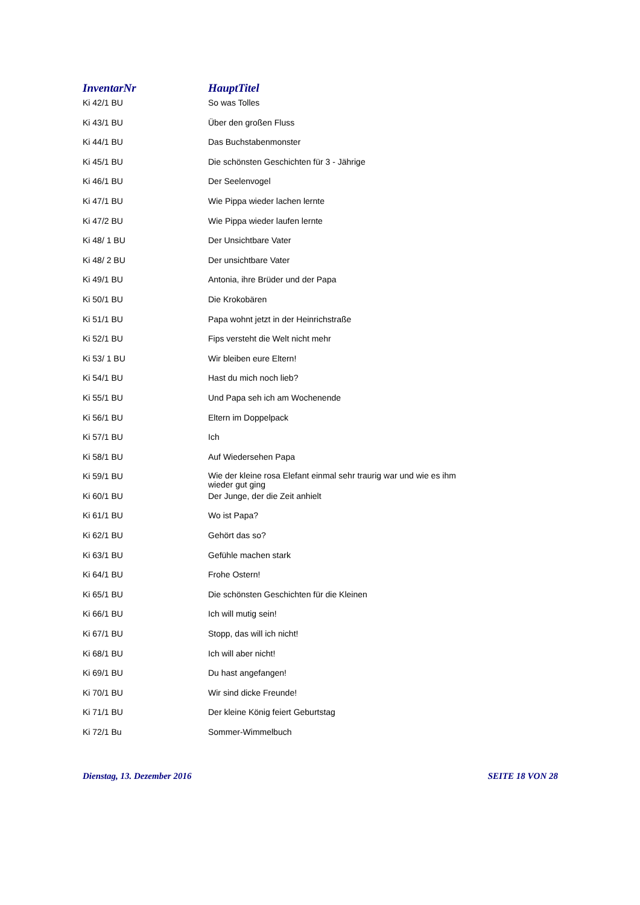| InventarNr | HauptTitel |
| --- | --- |
| Ki 42/1 BU | So was Tolles |
| Ki 43/1 BU | Über den großen Fluss |
| Ki 44/1 BU | Das Buchstabenmonster |
| Ki 45/1 BU | Die schönsten Geschichten für 3 - Jährige |
| Ki 46/1 BU | Der Seelenvogel |
| Ki 47/1 BU | Wie Pippa wieder lachen lernte |
| Ki 47/2 BU | Wie Pippa wieder laufen lernte |
| Ki 48/ 1 BU | Der Unsichtbare Vater |
| Ki 48/ 2 BU | Der unsichtbare Vater |
| Ki 49/1 BU | Antonia, ihre Brüder und der Papa |
| Ki 50/1 BU | Die Krokobären |
| Ki 51/1 BU | Papa wohnt jetzt in der Heinrichstraße |
| Ki 52/1 BU | Fips versteht die Welt nicht mehr |
| Ki 53/ 1 BU | Wir bleiben eure Eltern! |
| Ki 54/1 BU | Hast du mich noch lieb? |
| Ki 55/1 BU | Und Papa seh ich am Wochenende |
| Ki 56/1 BU | Eltern im Doppelpack |
| Ki 57/1 BU | Ich |
| Ki 58/1 BU | Auf Wiedersehen Papa |
| Ki 59/1 BU | Wie der kleine rosa Elefant einmal sehr traurig war und wie es ihm wieder gut ging |
| Ki 60/1 BU | Der Junge, der die Zeit anhielt |
| Ki 61/1 BU | Wo ist Papa? |
| Ki 62/1 BU | Gehört das so? |
| Ki 63/1 BU | Gefühle machen stark |
| Ki 64/1 BU | Frohe Ostern! |
| Ki 65/1 BU | Die schönsten Geschichten für die Kleinen |
| Ki 66/1 BU | Ich will mutig sein! |
| Ki 67/1 BU | Stopp, das will ich nicht! |
| Ki 68/1 BU | Ich will aber nicht! |
| Ki 69/1 BU | Du hast angefangen! |
| Ki 70/1 BU | Wir sind dicke Freunde! |
| Ki 71/1 BU | Der kleine König feiert Geburtstag |
| Ki 72/1 Bu | Sommer-Wimmelbuch |
Dienstag, 13. Dezember 2016 SEITE 18 VON 28